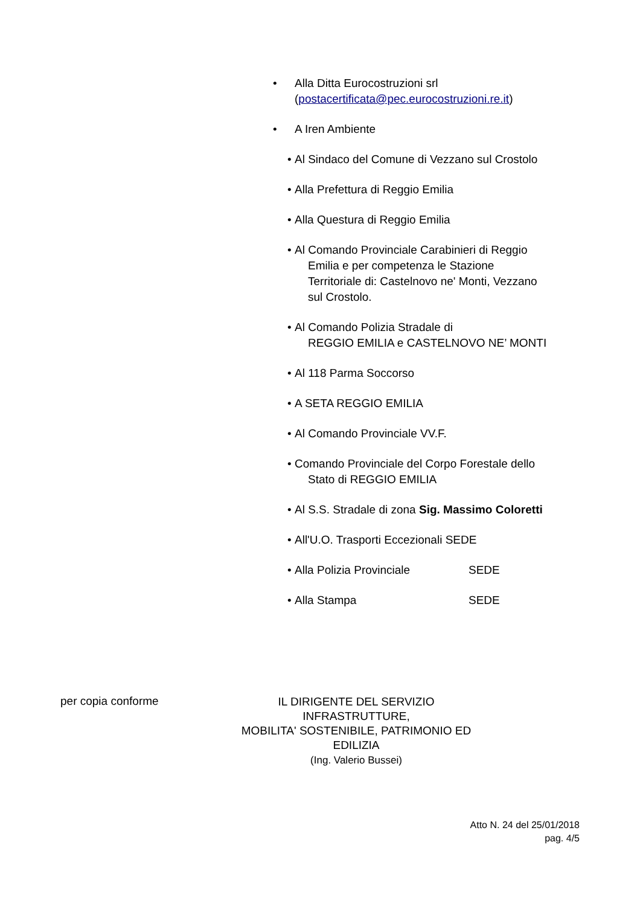• Alla Ditta Eurocostruzioni srl
(postacertificata@pec.eurocostruzioni.re.it)
• A Iren Ambiente
• Al Sindaco del Comune di Vezzano sul Crostolo
• Alla Prefettura di Reggio Emilia
• Alla Questura di Reggio Emilia
• Al Comando Provinciale Carabinieri di Reggio
Emilia e per competenza le Stazione
Territoriale di: Castelnovo ne' Monti, Vezzano
sul Crostolo.
• Al Comando Polizia Stradale di
REGGIO EMILIA e CASTELNOVO NE’ MONTI
• Al 118 Parma Soccorso
• A SETA REGGIO EMILIA
• Al Comando Provinciale VV.F.
• Comando Provinciale del Corpo Forestale dello
Stato di REGGIO EMILIA
• Al S.S. Stradale di zona Sig. Massimo Coloretti
• All'U.O. Trasporti Eccezionali SEDE
• Alla Polizia Provinciale SEDE
• Alla Stampa SEDE
per copia conforme
IL DIRIGENTE DEL SERVIZIO INFRASTRUTTURE,
MOBILITA' SOSTENIBILE, PATRIMONIO ED EDILIZIA
(Ing. Valerio Bussei)
Atto N. 24 del 25/01/2018
pag. 4/5